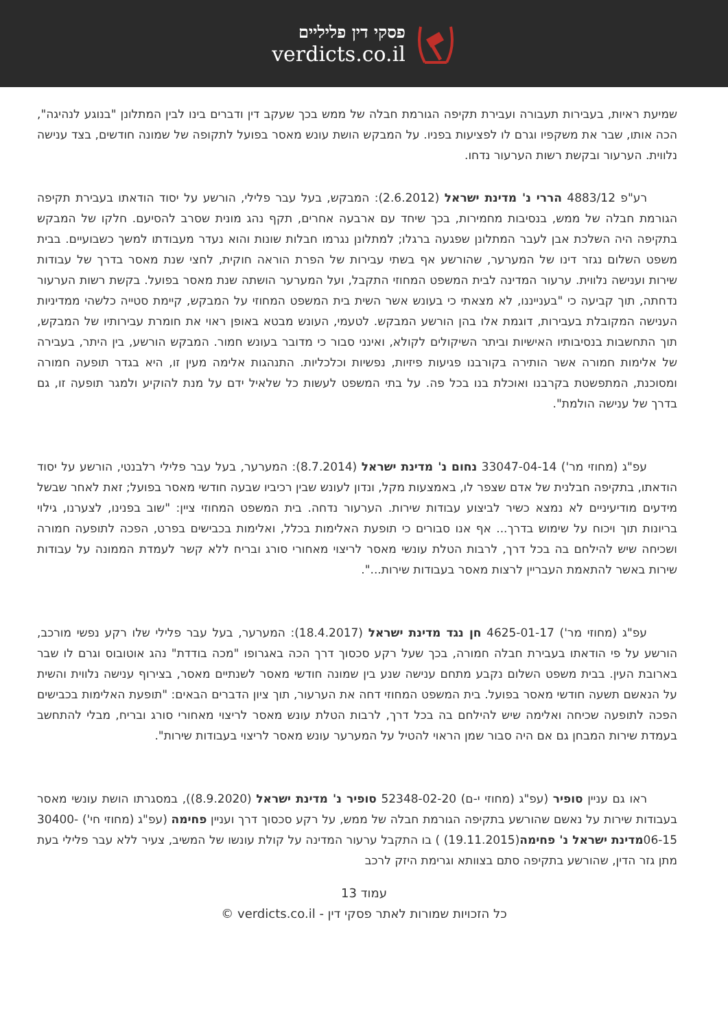פסקי דין פליליים
verdicts.co.il
שמיעת ראיות, בעבירות תעבורה ועבירת תקיפה הגורמת חבלה של ממש בכך שעקב דין ודברים בינו לבין המתלונן "בנוגע לנהיגה", הכה אותו, שבר את משקפיו וגרם לו לפציעות בפניו. על המבקש הושת עונש מאסר בפועל לתקופה של שמונה חודשים, בצד ענישה נלווית. הערעור ובקשת רשות הערעור נדחו.
רע"פ 4883/12 הררי נ' מדינת ישראל (2.6.2012): המבקש, בעל עבר פלילי, הורשע על יסוד הודאתו בעבירת תקיפה הגורמת חבלה של ממש, בנסיבות מחמירות, בכך שיחד עם ארבעה אחרים, תקף נהג מונית שסרב להסיעם. חלקו של המבקש בתקיפה היה השלכת אבן לעבר המתלונן שפגעה ברגלו; למתלונן נגרמו חבלות שונות והוא נעדר מעבודתו למשך כשבועיים. בבית משפט השלום נגזר דינו של המערער, שהורשע אף בשתי עבירות של הפרת הוראה חוקית, לחצי שנת מאסר בדרך של עבודות שירות וענישה נלווית. ערעור המדינה לבית המשפט המחוזי התקבל, ועל המערער הושתה שנת מאסר בפועל. בקשת רשות הערעור נדחתה, תוך קביעה כי "בענייננו, לא מצאתי כי בעונש אשר השית בית המשפט המחוזי על המבקש, קיימת סטייה כלשהי ממדיניות הענישה המקובלת בעבירות, דוגמת אלו בהן הורשע המבקש. לטעמי, העונש מבטא באופן ראוי את חומרת עבירותיו של המבקש, תוך התחשבות בנסיבותיו האישיות וביתר השיקולים לקולא, ואינני סבור כי מדובר בעונש חמור. המבקש הורשע, בין היתר, בעבירה של אלימות חמורה אשר הותירה בקורבנו פגיעות פיזיות, נפשיות וכלכליות. התנהגות אלימה מעין זו, היא בגדר תופעה חמורה ומסוכנת, המתפשטת בקרבנו ואוכלת בנו בכל פה. על בתי המשפט לעשות כל שלאיל ידם על מנת להוקיע ולמגר תופעה זו, גם בדרך של ענישה הולמת".
עפ"ג (מחוזי מר') 33047-04-14 נחום נ' מדינת ישראל (8.7.2014): המערער, בעל עבר פלילי רלבנטי, הורשע על יסוד הודאתו, בתקיפה חבלנית של אדם שצפר לו, באמצעות מקל, ונדון לעונש שבין רכיביו שבעה חודשי מאסר בפועל; זאת לאחר שבשל מידעים מודיעיניים לא נמצא כשיר לביצוע עבודות שירות. הערעור נדחה. בית המשפט המחוזי ציין: "שוב בפנינו, לצערנו, גילוי בריונות תוך ויכוח על שימוש בדרך... אף אנו סבורים כי תופעת האלימות בכלל, ואלימות בכבישים בפרט, הפכה לתופעה חמורה ושכיחה שיש להילחם בה בכל דרך, לרבות הטלת עונשי מאסר לריצוי מאחורי סורג ובריח ללא קשר לעמדת הממונה על עבודות שירות באשר להתאמת העבריין לרצות מאסר בעבודות שירות...".
עפ"ג (מחוזי מר') 4625-01-17 חן נגד מדינת ישראל (18.4.2017): המערער, בעל עבר פלילי שלו רקע נפשי מורכב, הורשע על פי הודאתו בעבירת חבלה חמורה, בכך שעל רקע סכסוך דרך הכה באגרופו "מכה בודדת" נהג אוטובוס וגרם לו שבר בארובת העין. בבית משפט השלום נקבע מתחם ענישה שנע בין שמונה חודשי מאסר לשנתיים מאסר, בצירוף ענישה נלווית והשית על הנאשם תשעה חודשי מאסר בפועל. בית המשפט המחוזי דחה את הערעור, תוך ציון הדברים הבאים: "תופעת האלימות בכבישים הפכה לתופעה שכיחה ואלימה שיש להילחם בה בכל דרך, לרבות הטלת עונש מאסר לריצוי מאחורי סורג ובריח, מבלי להתחשב בעמדת שירות המבחן גם אם היה סבור שמן הראוי להטיל על המערער עונש מאסר לריצוי בעבודות שירות".
ראו גם עניין סופיר (עפ"ג (מחוזי י-ם) 52348-02-20 סופיר נ' מדינת ישראל (8.9.2020)), במסגרתו הושת עונשי מאסר בעבודות שירות על נאשם שהורשע בתקיפה הגורמת חבלה של ממש, על רקע סכסוך דרך ועניין פחימה (עפ"ג (מחוזי חי') 30400-06-15מדינת ישראל נ' פחימה(19.11.2015) ) בו התקבל ערעור המדינה על קולת עונשו של המשיב, צעיר ללא עבר פלילי בעת מתן גזר הדין, שהורשע בתקיפה סתם בצוותא וגרימת היזק לרכב
עמוד 13
כל הזכויות שמורות לאתר פסקי דין - verdicts.co.il ©